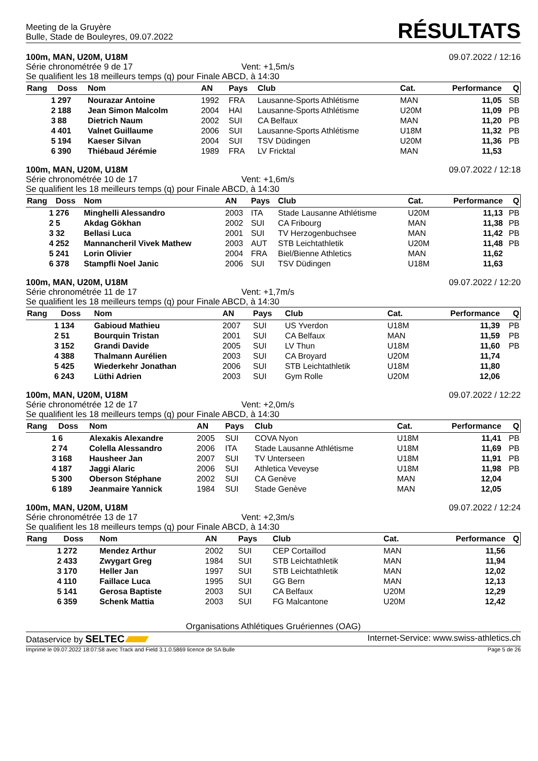Meeting de la Gruyère
Bulle, Stade de Bouleyres, 09.07.2022
RÉSULTATS
100m, MAN, U20M, U18M 09.07.2022 / 12:16
Série chronométrée 9 de 17 Vent: +1,5m/s
Se qualifient les 18 meilleurs temps (q) pour Finale ABCD, à 14:30
| Rang | Doss | Nom | AN | Pays | Club | Cat. | Performance | Q |
| --- | --- | --- | --- | --- | --- | --- | --- | --- |
| 1 | 297 | Nourazar Antoine | 1992 | FRA | Lausanne-Sports Athlétisme | MAN | 11,05 | SB |
| 2 | 188 | Jean Simon Malcolm | 2004 | HAI | Lausanne-Sports Athlétisme | U20M | 11,09 | PB |
| 3 | 88 | Dietrich Naum | 2002 | SUI | CA Belfaux | MAN | 11,20 | PB |
| 4 | 401 | Valnet Guillaume | 2006 | SUI | Lausanne-Sports Athlétisme | U18M | 11,32 | PB |
| 5 | 194 | Kaeser Silvan | 2004 | SUI | TSV Düdingen | U20M | 11,36 | PB |
| 6 | 390 | Thiébaud Jérémie | 1989 | FRA | LV Fricktal | MAN | 11,53 | |
100m, MAN, U20M, U18M 09.07.2022 / 12:18
Série chronométrée 10 de 17 Vent: +1,6m/s
Se qualifient les 18 meilleurs temps (q) pour Finale ABCD, à 14:30
| Rang | Doss | Nom | AN | Pays | Club | Cat. | Performance | Q |
| --- | --- | --- | --- | --- | --- | --- | --- | --- |
| 1 | 276 | Minghelli Alessandro | 2003 | ITA | Stade Lausanne Athlétisme | U20M | 11,13 | PB |
| 2 | 5 | Akdag Gökhan | 2002 | SUI | CA Fribourg | MAN | 11,38 | PB |
| 3 | 32 | Bellasi Luca | 2001 | SUI | TV Herzogenbuchsee | MAN | 11,42 | PB |
| 4 | 252 | Mannancheril Vivek Mathew | 2003 | AUT | STB Leichtathletik | U20M | 11,48 | PB |
| 5 | 241 | Lorin Olivier | 2004 | FRA | Biel/Bienne Athletics | MAN | 11,62 | |
| 6 | 378 | Stampfli Noel Janic | 2006 | SUI | TSV Düdingen | U18M | 11,63 | |
100m, MAN, U20M, U18M 09.07.2022 / 12:20
Série chronométrée 11 de 17 Vent: +1,7m/s
Se qualifient les 18 meilleurs temps (q) pour Finale ABCD, à 14:30
| Rang | Doss | Nom | AN | Pays | Club | Cat. | Performance | Q |
| --- | --- | --- | --- | --- | --- | --- | --- | --- |
| 1 | 134 | Gabioud Mathieu | 2007 | SUI | US Yverdon | U18M | 11,39 | PB |
| 2 | 51 | Bourquin Tristan | 2001 | SUI | CA Belfaux | MAN | 11,59 | PB |
| 3 | 152 | Grandi Davide | 2005 | SUI | LV Thun | U18M | 11,60 | PB |
| 4 | 388 | Thalmann Aurélien | 2003 | SUI | CA Broyard | U20M | 11,74 | |
| 5 | 425 | Wiederkehr Jonathan | 2006 | SUI | STB Leichtathletik | U18M | 11,80 | |
| 6 | 243 | Lüthi Adrien | 2003 | SUI | Gym Rolle | U20M | 12,06 | |
100m, MAN, U20M, U18M 09.07.2022 / 12:22
Série chronométrée 12 de 17 Vent: +2,0m/s
Se qualifient les 18 meilleurs temps (q) pour Finale ABCD, à 14:30
| Rang | Doss | Nom | AN | Pays | Club | Cat. | Performance | Q |
| --- | --- | --- | --- | --- | --- | --- | --- | --- |
| 1 | 6 | Alexakis Alexandre | 2005 | SUI | COVA Nyon | U18M | 11,41 | PB |
| 2 | 74 | Colella Alessandro | 2006 | ITA | Stade Lausanne Athlétisme | U18M | 11,69 | PB |
| 3 | 168 | Hausheer Jan | 2007 | SUI | TV Unterseen | U18M | 11,91 | PB |
| 4 | 187 | Jaggi Alaric | 2006 | SUI | Athletica Veveyse | U18M | 11,98 | PB |
| 5 | 300 | Oberson Stéphane | 2002 | SUI | CA Genève | MAN | 12,04 | |
| 6 | 189 | Jeanmaire Yannick | 1984 | SUI | Stade Genève | MAN | 12,05 | |
100m, MAN, U20M, U18M 09.07.2022 / 12:24
Série chronométrée 13 de 17 Vent: +2,3m/s
Se qualifient les 18 meilleurs temps (q) pour Finale ABCD, à 14:30
| Rang | Doss | Nom | AN | Pays | Club | Cat. | Performance | Q |
| --- | --- | --- | --- | --- | --- | --- | --- | --- |
| 1 | 272 | Mendez Arthur | 2002 | SUI | CEP Cortaillod | MAN | 11,56 | |
| 2 | 433 | Zwygart Greg | 1984 | SUI | STB Leichtathletik | MAN | 11,94 | |
| 3 | 170 | Heller Jan | 1997 | SUI | STB Leichtathletik | MAN | 12,02 | |
| 4 | 110 | Faillace Luca | 1995 | SUI | GG Bern | MAN | 12,13 | |
| 5 | 141 | Gerosa Baptiste | 2003 | SUI | CA Belfaux | U20M | 12,29 | |
| 6 | 359 | Schenk Mattia | 2003 | SUI | FG Malcantone | U20M | 12,42 | |
Organisations Athlétiques Gruériennes (OAG)
Dataservice by SELTEC Internet-Service: www.swiss-athletics.ch
Imprimé le 09.07.2022 18:07:58 avec Track and Field 3.1.0.5869 licence de SA Bulle Page 5 de 26